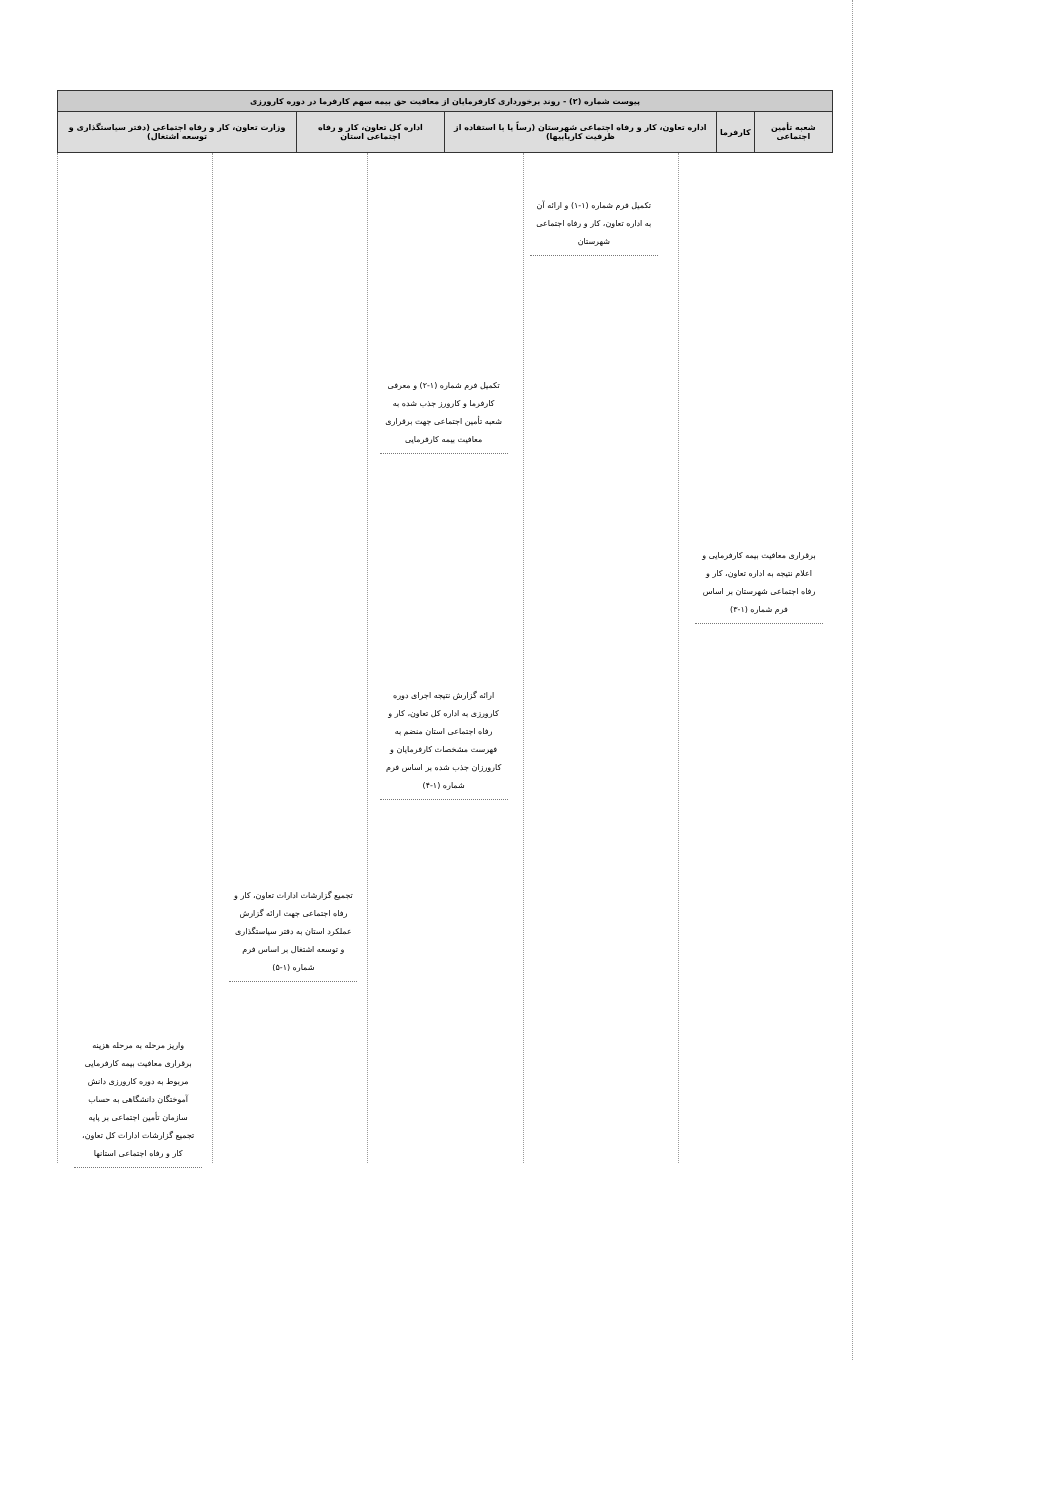| پیوست شماره (۲) - روند برخورداری کارفرمایان از معافیت حق بیمه سهم کارفرما در دوره کارورزی | | | | |
| --- | --- | --- | --- | --- |
| شعبه تأمین اجتماعی | کارفرما | اداره تعاون، کار و رفاه اجتماعی شهرستان (رساً یا با استفاده از ظرفیت کاریابیها) | اداره کل تعاون، کار و رفاه اجتماعی استان | وزارت تعاون، کار و رفاه اجتماعی (دفتر سیاستگذاری و توسعه اشتغال) |
برقراری معافیت بیمه کارفرمایی و اعلام نتیجه به اداره تعاون، کار و رفاه اجتماعی شهرستان بر اساس فرم شماره (۱-۳)
تکمیل فرم شماره (۱-۱) و ارائه آن به اداره تعاون، کار و رفاه اجتماعی شهرستان
تکمیل فرم شماره (۱-۲) و معرفی کارفرما و کارورز جذب شده به شعبه تأمین اجتماعی جهت برقراری معافیت بیمه کارفرمایی
ارائه گزارش نتیجه اجرای دوره کارورزی به اداره کل تعاون، کار و رفاه اجتماعی استان منضم به فهرست مشخصات کارفرمایان و کارورزان جذب شده بر اساس فرم شماره (۱-۴)
تجمیع گزارشات ادارات تعاون، کار و رفاه اجتماعی جهت ارائه گزارش عملکرد استان به دفتر سیاستگذاری و توسعه اشتغال بر اساس فرم شماره (۱-۵)
واریز مرحله به مرحله هزینه برقراری معافیت بیمه کارفرمایی مربوط به دوره کارورزی دانش آموختگان دانشگاهی به حساب سازمان تأمین اجتماعی بر پایه تجمیع گزارشات ادارات کل تعاون، کار و رفاه اجتماعی استانها